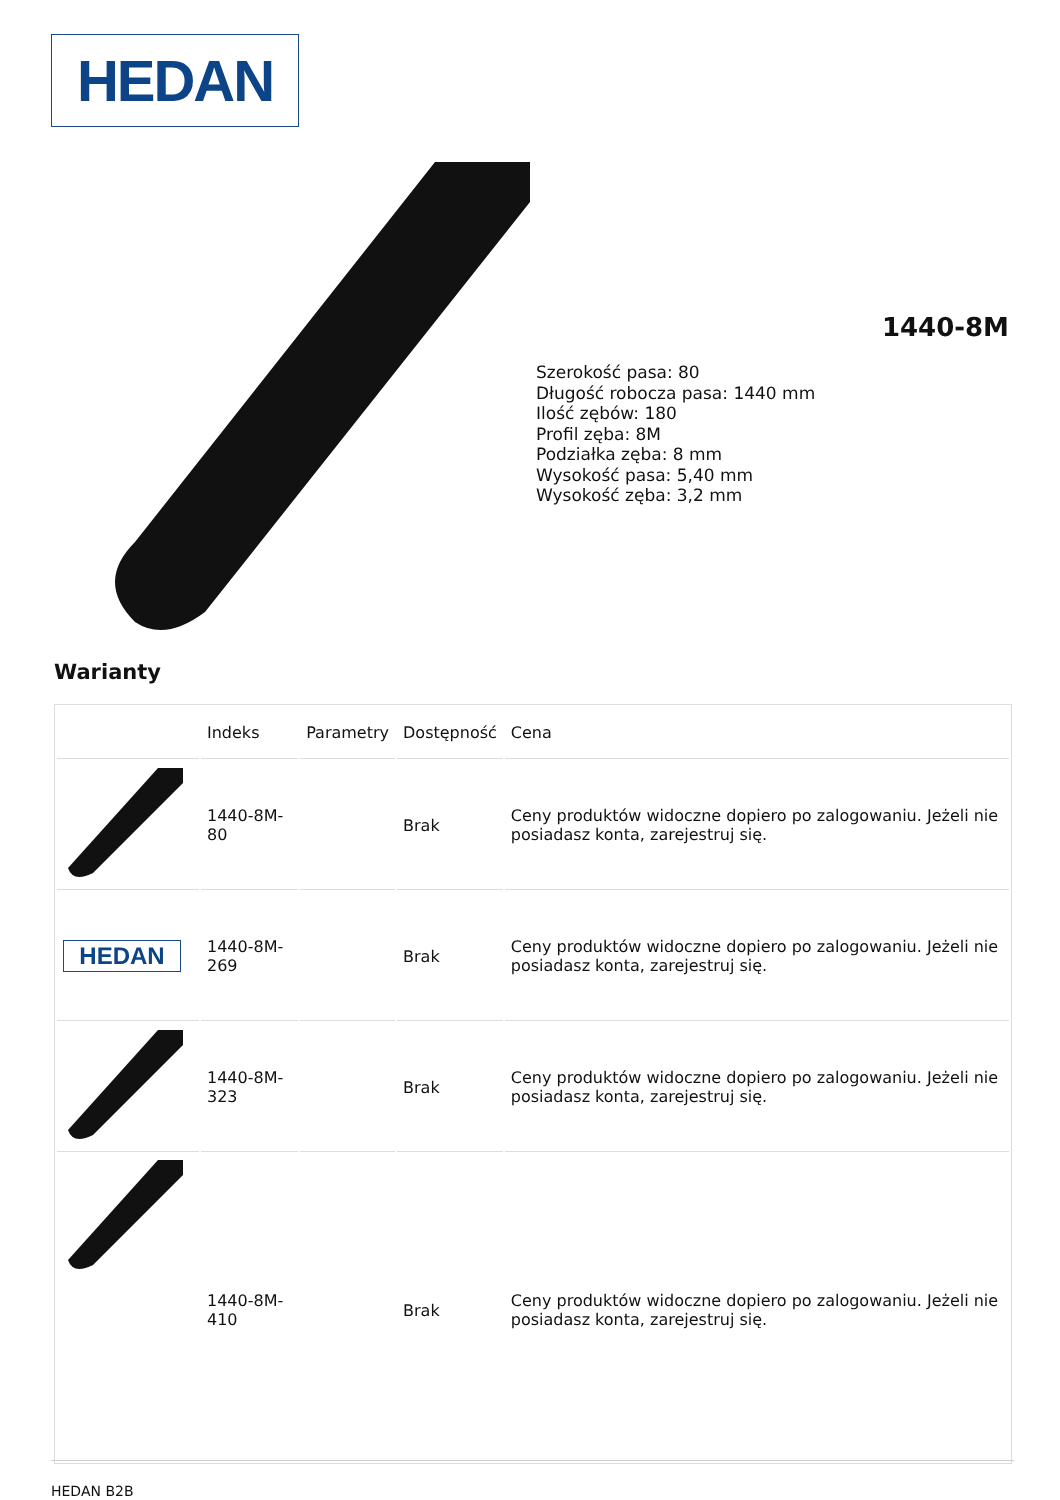HEDAN
1440-8M
Szerokość pasa: 80
Długość robocza pasa: 1440 mm
Ilość zębów: 180
Profil zęba: 8M
Podziałka zęba: 8 mm
Wysokość pasa: 5,40 mm
Wysokość zęba: 3,2 mm
Warianty
| | Indeks | Parametry | Dostępność | Cena |
| --- | --- | --- | --- | --- |
| | 1440-8M-80 | | Brak | Ceny produktów widoczne dopiero po zalogowaniu. Jeżeli nie posiadasz konta, zarejestruj się. |
| HEDAN | 1440-8M-269 | | Brak | Ceny produktów widoczne dopiero po zalogowaniu. Jeżeli nie posiadasz konta, zarejestruj się. |
| | 1440-8M-323 | | Brak | Ceny produktów widoczne dopiero po zalogowaniu. Jeżeli nie posiadasz konta, zarejestruj się. |
| | 1440-8M-410 | | Brak | Ceny produktów widoczne dopiero po zalogowaniu. Jeżeli nie posiadasz konta, zarejestruj się. |
HEDAN B2B